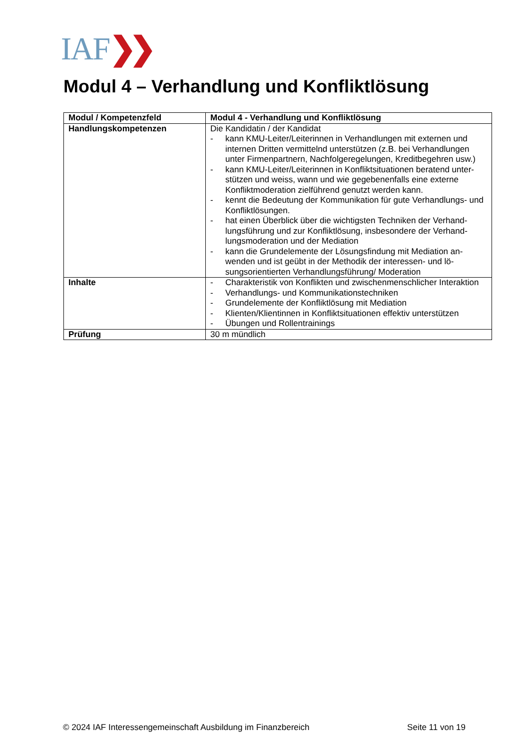IAF❯❯
Modul 4 – Verhandlung und Konfliktlösung
| Modul / Kompetenzfeld | Modul 4 - Verhandlung und Konfliktlösung |
| --- | --- |
| Handlungskompetenzen | Die Kandidatin / der Kandidat - kann KMU-Leiter/Leiterinnen in Verhandlungen mit externen und internen Dritten vermittelnd unterstützen (z.B. bei Verhandlungen unter Firmenpartnern, Nachfolgeregelungen, Kreditbegehren usw.) - kann KMU-Leiter/Leiterinnen in Konfliktsituationen beratend unter­stützen und weiss, wann und wie gegebenenfalls eine externe Konfliktmoderation zielführend genutzt werden kann. - kennt die Bedeutung der Kommunikation für gute Verhandlungs- und Konfliktlösungen. - hat einen Überblick über die wichtigsten Techniken der Verhand­lungsführung und zur Konfliktlösung, insbesondere der Verhand­lungsmoderation und der Mediation - kann die Grundelemente der Lösungsfindung mit Mediation an­wenden und ist geübt in der Methodik der interessen- und lö­sungsorientierten Verhandlungsführung/ Moderation |
| Inhalte | - Charakteristik von Konflikten und zwischenmenschlicher Interak­tion - Verhandlungs- und Kommunikationstechniken - Grundelemente der Konfliktlösung mit Mediation - Klienten/Klientinnen in Konfliktsituationen effektiv unterstützen - Übungen und Rollentrainings |
| Prüfung | 30 m mündlich |
© 2024 IAF Interessengemeinschaft Ausbildung im Finanzbereich Seite 11 von 19